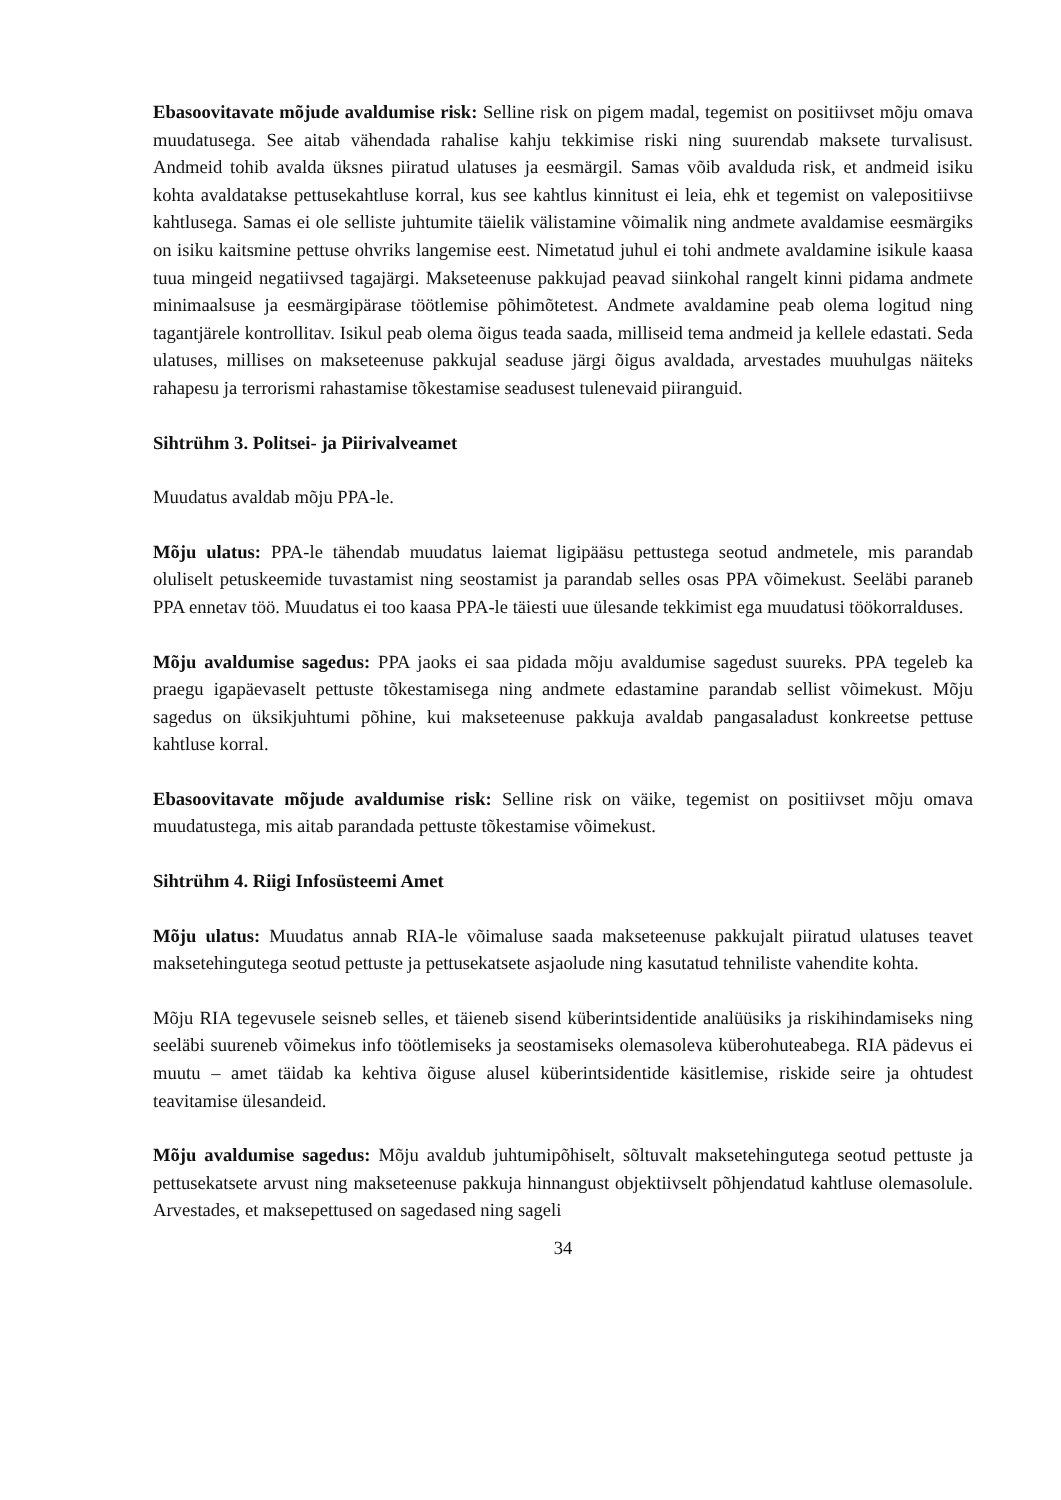Ebasoovitavate mõjude avaldumise risk: Selline risk on pigem madal, tegemist on positiivset mõju omava muudatusega. See aitab vähendada rahalise kahju tekkimise riski ning suurendab maksete turvalisust. Andmeid tohib avalda üksnes piiratud ulatuses ja eesmärgil. Samas võib avalduda risk, et andmeid isiku kohta avaldatakse pettusekahtluse korral, kus see kahtlus kinnitust ei leia, ehk et tegemist on valepositiivse kahtlusega. Samas ei ole selliste juhtumite täielik välistamine võimalik ning andmete avaldamise eesmärgiks on isiku kaitsmine pettuse ohvriks langemise eest. Nimetatud juhul ei tohi andmete avaldamine isikule kaasa tuua mingeid negatiivsed tagajärgi. Makseteenuse pakkujad peavad siinkohal rangelt kinni pidama andmete minimaalsuse ja eesmärgipärase töötlemise põhimõtetest. Andmete avaldamine peab olema logitud ning tagantjärele kontrollitav. Isikul peab olema õigus teada saada, milliseid tema andmeid ja kellele edastati. Seda ulatuses, millises on makseteenuse pakkujal seaduse järgi õigus avaldada, arvestades muuhulgas näiteks rahapesu ja terrorismi rahastamise tõkestamise seadusest tulenevaid piiranguid.
Sihtrühm 3. Politsei- ja Piirivalveamet
Muudatus avaldab mõju PPA-le.
Mõju ulatus: PPA-le tähendab muudatus laiemat ligipääsu pettustega seotud andmetele, mis parandab oluliselt petuskeemide tuvastamist ning seostamist ja parandab selles osas PPA võimekust. Seeläbi paraneb PPA ennetav töö. Muudatus ei too kaasa PPA-le täiesti uue ülesande tekkimist ega muudatusi töökorralduses.
Mõju avaldumise sagedus: PPA jaoks ei saa pidada mõju avaldumise sagedust suureks. PPA tegeleb ka praegu igapäevaselt pettuste tõkestamisega ning andmete edastamine parandab sellist võimekust. Mõju sagedus on üksikjuhtumi põhine, kui makseteenuse pakkuja avaldab pangasaladust konkreetse pettuse kahtluse korral.
Ebasoovitavate mõjude avaldumise risk: Selline risk on väike, tegemist on positiivset mõju omava muudatustega, mis aitab parandada pettuste tõkestamise võimekust.
Sihtrühm 4. Riigi Infosüsteemi Amet
Mõju ulatus: Muudatus annab RIA-le võimaluse saada makseteenuse pakkujalt piiratud ulatuses teavet maksetehingutega seotud pettuste ja pettusekatsete asjaolude ning kasutatud tehniliste vahendite kohta.
Mõju RIA tegevusele seisneb selles, et täieneb sisend küberintsidentide analüüsiks ja riskihindamiseks ning seeläbi suureneb võimekus info töötlemiseks ja seostamiseks olemasoleva küberohuteabega. RIA pädevus ei muutu – amet täidab ka kehtiva õiguse alusel küberintsidentide käsitlemise, riskide seire ja ohtudest teavitamise ülesandeid.
Mõju avaldumise sagedus: Mõju avaldub juhtumipõhiselt, sõltuvalt maksetehingutega seotud pettuste ja pettusekatsete arvust ning makseteenuse pakkuja hinnangust objektiivselt põhjendatud kahtluse olemasolule. Arvestades, et maksepettused on sagedased ning sageli
34